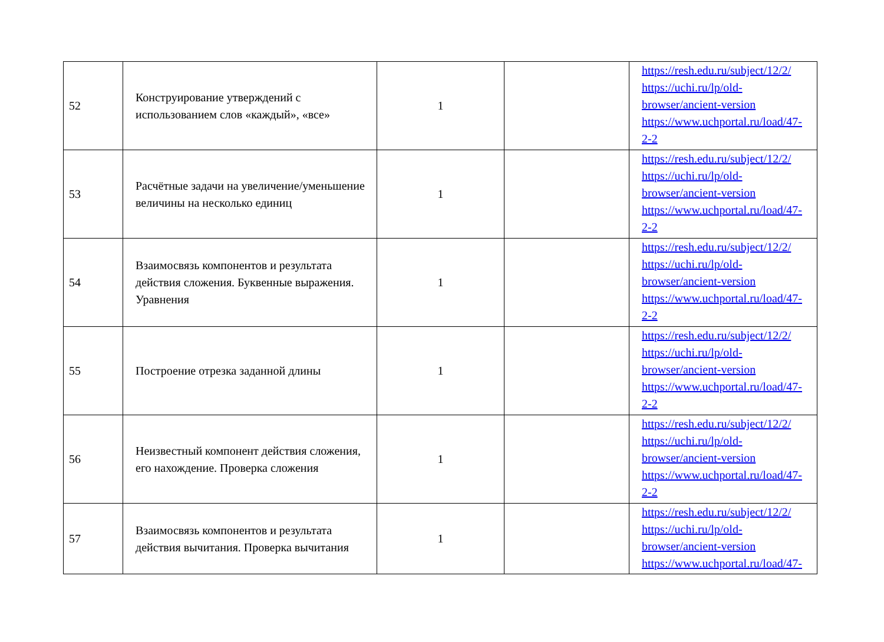| 52 | Конструирование утверждений с использованием слов «каждый», «все» | 1 | | https://resh.edu.ru/subject/12/2/ https://uchi.ru/lp/old-browser/ancient-version https://www.uchportal.ru/load/47-2-2 |
| 53 | Расчётные задачи на увеличение/уменьшение величины на несколько единиц | 1 | | https://resh.edu.ru/subject/12/2/ https://uchi.ru/lp/old-browser/ancient-version https://www.uchportal.ru/load/47-2-2 |
| 54 | Взаимосвязь компонентов и результата действия сложения. Буквенные выражения. Уравнения | 1 | | https://resh.edu.ru/subject/12/2/ https://uchi.ru/lp/old-browser/ancient-version https://www.uchportal.ru/load/47-2-2 |
| 55 | Построение отрезка заданной длины | 1 | | https://resh.edu.ru/subject/12/2/ https://uchi.ru/lp/old-browser/ancient-version https://www.uchportal.ru/load/47-2-2 |
| 56 | Неизвестный компонент действия сложения, его нахождение. Проверка сложения | 1 | | https://resh.edu.ru/subject/12/2/ https://uchi.ru/lp/old-browser/ancient-version https://www.uchportal.ru/load/47-2-2 |
| 57 | Взаимосвязь компонентов и результата действия вычитания. Проверка вычитания | 1 | | https://resh.edu.ru/subject/12/2/ https://uchi.ru/lp/old-browser/ancient-version https://www.uchportal.ru/load/47- |